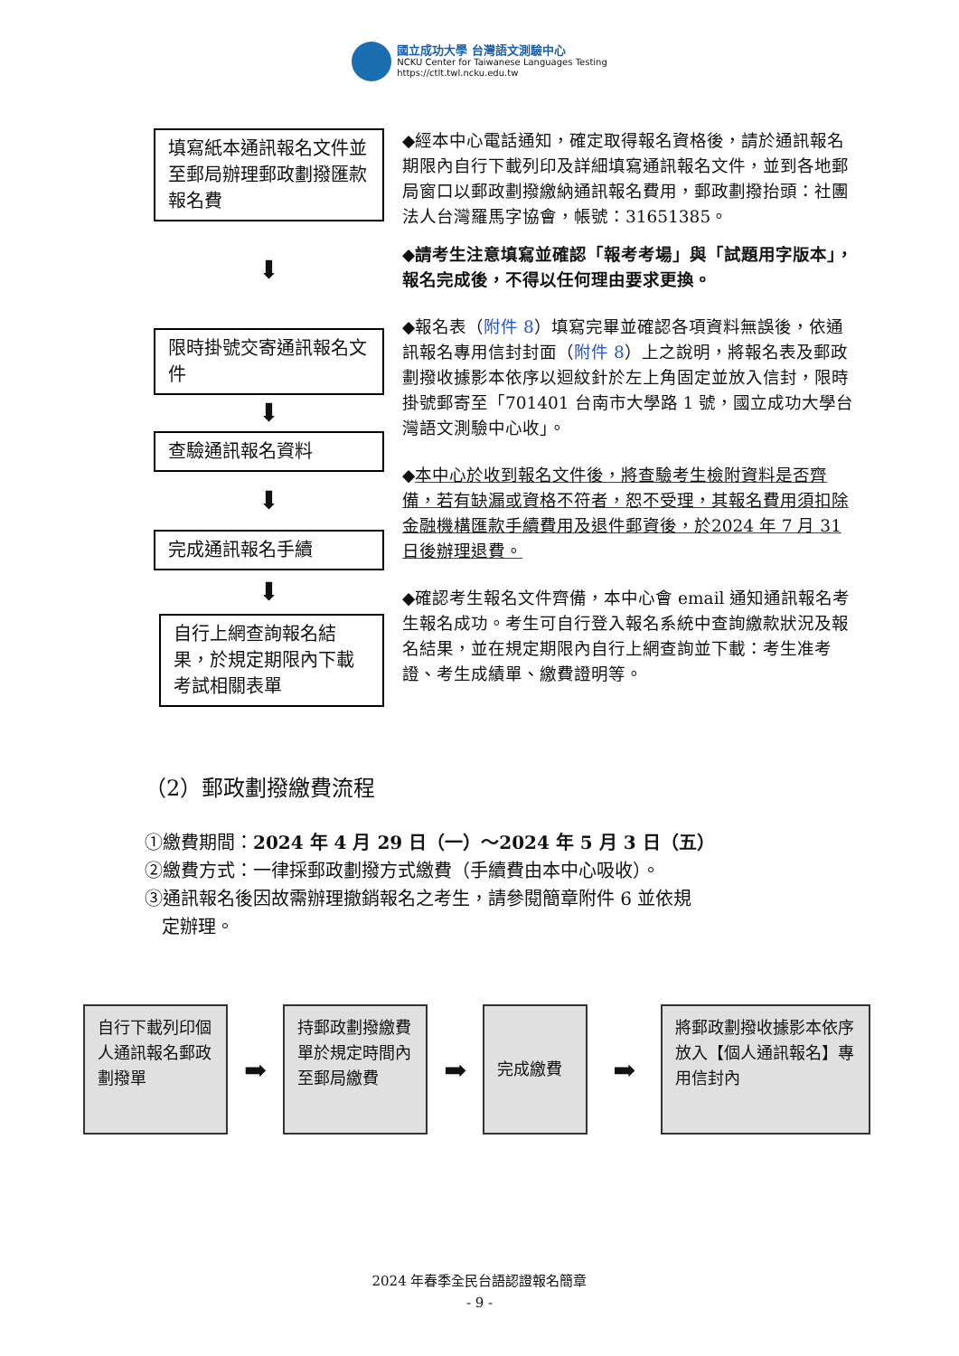國立成功大學 台灣語文測驗中心
NCKU Center for Taiwanese Languages Testing
https://ctlt.twl.ncku.edu.tw
填寫紙本通訊報名文件並至郵局辦理郵政劃撥匯款報名費
⬇
限時掛號交寄通訊報名文件
⬇
查驗通訊報名資料
⬇
完成通訊報名手續
⬇
自行上網查詢報名結果，於規定期限內下載考試相關表單
◆經本中心電話通知，確定取得報名資格後，請於通訊報名期限內自行下載列印及詳細填寫通訊報名文件，並到各地郵局窗口以郵政劃撥繳納通訊報名費用，郵政劃撥抬頭：社團法人台灣羅馬字協會，帳號：31651385。
◆請考生注意填寫並確認「報考考場」與「試題用字版本」，報名完成後，不得以任何理由要求更換。
◆報名表（附件 8）填寫完畢並確認各項資料無誤後，依通訊報名專用信封封面（附件 8）上之說明，將報名表及郵政劃撥收據影本依序以迴紋針於左上角固定並放入信封，限時掛號郵寄至「701401 台南市大學路 1 號，國立成功大學台灣語文測驗中心收」。
◆本中心於收到報名文件後，將查驗考生檢附資料是否齊備，若有缺漏或資格不符者，恕不受理，其報名費用須扣除金融機構匯款手續費用及退件郵資後，於2024 年 7 月 31 日後辦理退費。
◆確認考生報名文件齊備，本中心會 email 通知通訊報名考生報名成功。考生可自行登入報名系統中查詢繳款狀況及報名結果，並在規定期限內自行上網查詢並下載：考生准考證、考生成績單、繳費證明等。
（2）郵政劃撥繳費流程
①繳費期間：2024 年 4 月 29 日（一）～2024 年 5 月 3 日（五）
②繳費方式：一律採郵政劃撥方式繳費（手續費由本中心吸收）。
③通訊報名後因故需辦理撤銷報名之考生，請參閱簡章附件 6 並依規
定辦理。
自行下載列印個人通訊報名郵政劃撥單
➡
持郵政劃撥繳費單於規定時間內至郵局繳費
➡
完成繳費
➡
將郵政劃撥收據影本依序放入【個人通訊報名】專用信封內
2024 年春季全民台語認證報名簡章
- 9 -